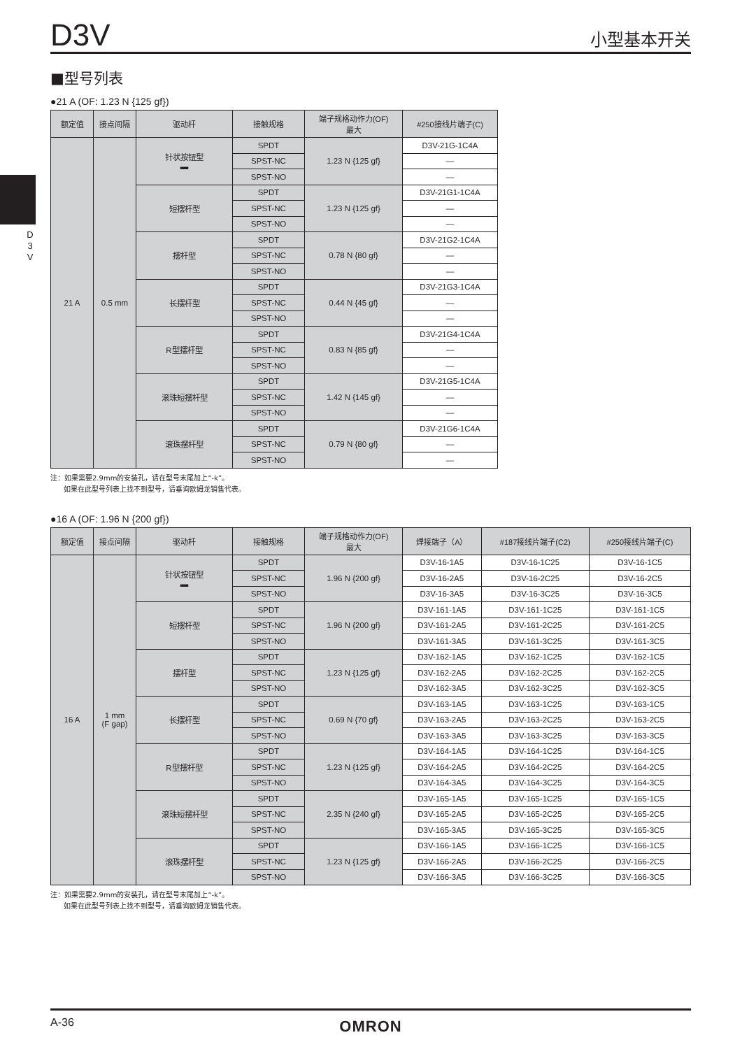D3V 小型基本开关
D 3 V
■型号列表
●21 A (OF: 1.23 N {125 gf})
| 额定值 | 接点间隔 | 驱动杆 | 接触规格 | 端子规格动作力(OF) 最大 | #250接线片端子(C) |
| --- | --- | --- | --- | --- | --- |
| 21 A | 0.5 mm | 针状按钮型 ▬ | SPDT | 1.23 N {125 gf} | D3V-21G-1C4A |
| | | | SPST-NC | | — |
| | | | SPST-NO | | — |
| | | 短摆杆型 | SPDT | 1.23 N {125 gf} | D3V-21G1-1C4A |
| | | | SPST-NC | | — |
| | | | SPST-NO | | — |
| | | 摆杆型 | SPDT | 0.78 N {80 gf} | D3V-21G2-1C4A |
| | | | SPST-NC | | — |
| | | | SPST-NO | | — |
| | | 长摆杆型 | SPDT | 0.44 N {45 gf} | D3V-21G3-1C4A |
| | | | SPST-NC | | — |
| | | | SPST-NO | | — |
| | | R型摆杆型 | SPDT | 0.83 N {85 gf} | D3V-21G4-1C4A |
| | | | SPST-NC | | — |
| | | | SPST-NO | | — |
| | | 滚珠短摆杆型 | SPDT | 1.42 N {145 gf} | D3V-21G5-1C4A |
| | | | SPST-NC | | — |
| | | | SPST-NO | | — |
| | | 滚珠摆杆型 | SPDT | 0.79 N {80 gf} | D3V-21G6-1C4A |
| | | | SPST-NC | | — |
| | | | SPST-NO | | — |
注：如果需要2.9mm的安装孔，请在型号末尾加上“-k”。
如果在此型号列表上找不到型号，请垂询欧姆龙销售代表。
●16 A (OF: 1.96 N {200 gf})
| 额定值 | 接点间隔 | 驱动杆 | 接触规格 | 端子规格动作力(OF) 最大 | 焊接端子（A） | #187接线片端子(C2) | #250接线片端子(C) |
| --- | --- | --- | --- | --- | --- | --- | --- |
| 16 A | 1 mm (F gap) | 针状按钮型 ▬ | SPDT | 1.96 N {200 gf} | D3V-16-1A5 | D3V-16-1C25 | D3V-16-1C5 |
| | | | SPST-NC | | D3V-16-2A5 | D3V-16-2C25 | D3V-16-2C5 |
| | | | SPST-NO | | D3V-16-3A5 | D3V-16-3C25 | D3V-16-3C5 |
| | | 短摆杆型 | SPDT | 1.96 N {200 gf} | D3V-161-1A5 | D3V-161-1C25 | D3V-161-1C5 |
| | | | SPST-NC | | D3V-161-2A5 | D3V-161-2C25 | D3V-161-2C5 |
| | | | SPST-NO | | D3V-161-3A5 | D3V-161-3C25 | D3V-161-3C5 |
| | | 摆杆型 | SPDT | 1.23 N {125 gf} | D3V-162-1A5 | D3V-162-1C25 | D3V-162-1C5 |
| | | | SPST-NC | | D3V-162-2A5 | D3V-162-2C25 | D3V-162-2C5 |
| | | | SPST-NO | | D3V-162-3A5 | D3V-162-3C25 | D3V-162-3C5 |
| | | 长摆杆型 | SPDT | 0.69 N {70 gf} | D3V-163-1A5 | D3V-163-1C25 | D3V-163-1C5 |
| | | | SPST-NC | | D3V-163-2A5 | D3V-163-2C25 | D3V-163-2C5 |
| | | | SPST-NO | | D3V-163-3A5 | D3V-163-3C25 | D3V-163-3C5 |
| | | R型摆杆型 | SPDT | 1.23 N {125 gf} | D3V-164-1A5 | D3V-164-1C25 | D3V-164-1C5 |
| | | | SPST-NC | | D3V-164-2A5 | D3V-164-2C25 | D3V-164-2C5 |
| | | | SPST-NO | | D3V-164-3A5 | D3V-164-3C25 | D3V-164-3C5 |
| | | 滚珠短摆杆型 | SPDT | 2.35 N {240 gf} | D3V-165-1A5 | D3V-165-1C25 | D3V-165-1C5 |
| | | | SPST-NC | | D3V-165-2A5 | D3V-165-2C25 | D3V-165-2C5 |
| | | | SPST-NO | | D3V-165-3A5 | D3V-165-3C25 | D3V-165-3C5 |
| | | 滚珠摆杆型 | SPDT | 1.23 N {125 gf} | D3V-166-1A5 | D3V-166-1C25 | D3V-166-1C5 |
| | | | SPST-NC | | D3V-166-2A5 | D3V-166-2C25 | D3V-166-2C5 |
| | | | SPST-NO | | D3V-166-3A5 | D3V-166-3C25 | D3V-166-3C5 |
注：如果需要2.9mm的安装孔，请在型号末尾加上“-k”。
如果在此型号列表上找不到型号，请垂询欧姆龙销售代表。
A-36 OMRON